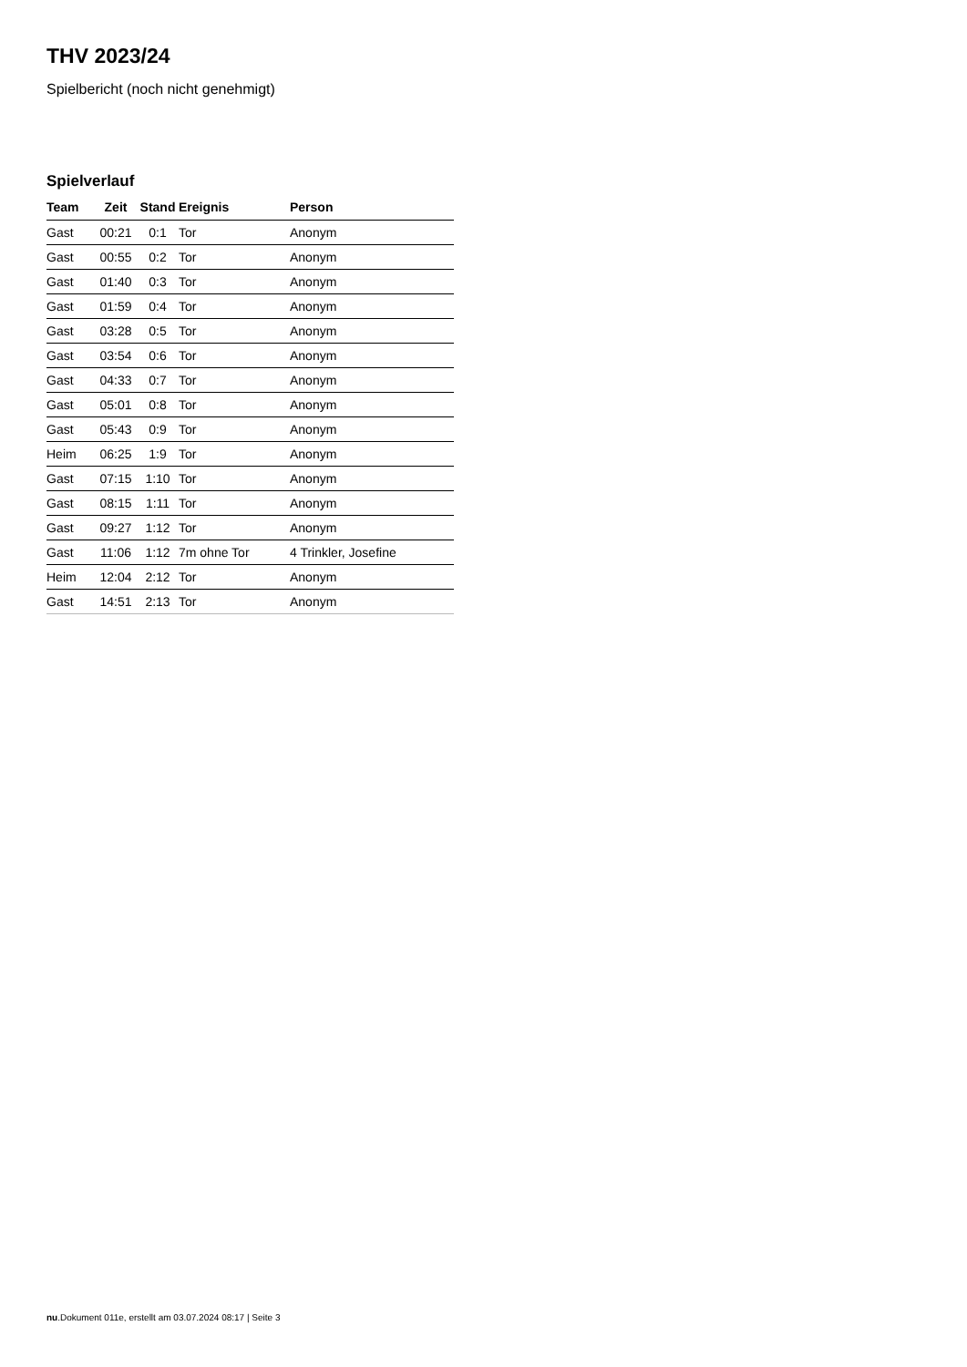THV 2023/24
Spielbericht (noch nicht genehmigt)
Spielverlauf
| Team | Zeit | Stand | Ereignis | Person |
| --- | --- | --- | --- | --- |
| Gast | 00:21 | 0:1 | Tor | Anonym |
| Gast | 00:55 | 0:2 | Tor | Anonym |
| Gast | 01:40 | 0:3 | Tor | Anonym |
| Gast | 01:59 | 0:4 | Tor | Anonym |
| Gast | 03:28 | 0:5 | Tor | Anonym |
| Gast | 03:54 | 0:6 | Tor | Anonym |
| Gast | 04:33 | 0:7 | Tor | Anonym |
| Gast | 05:01 | 0:8 | Tor | Anonym |
| Gast | 05:43 | 0:9 | Tor | Anonym |
| Heim | 06:25 | 1:9 | Tor | Anonym |
| Gast | 07:15 | 1:10 | Tor | Anonym |
| Gast | 08:15 | 1:11 | Tor | Anonym |
| Gast | 09:27 | 1:12 | Tor | Anonym |
| Gast | 11:06 | 1:12 | 7m ohne Tor | 4 Trinkler, Josefine |
| Heim | 12:04 | 2:12 | Tor | Anonym |
| Gast | 14:51 | 2:13 | Tor | Anonym |
nu.Dokument 011e, erstellt am 03.07.2024 08:17 | Seite 3